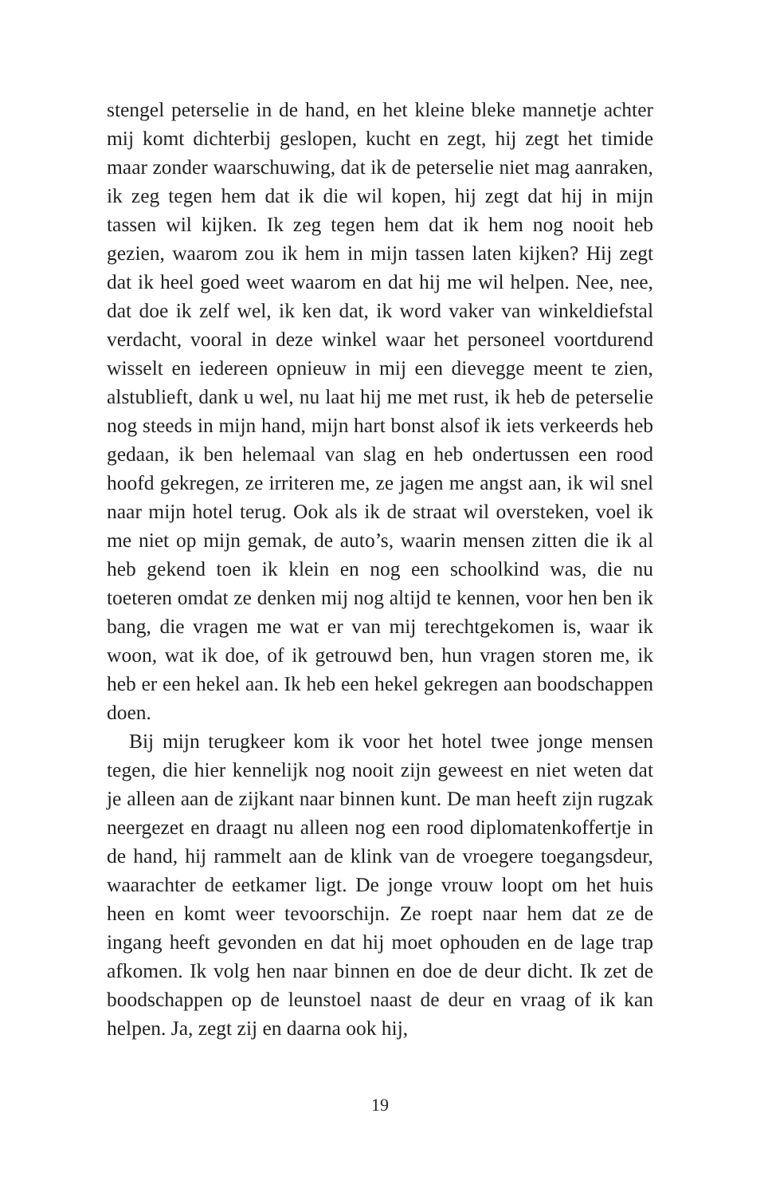stengel peterselie in de hand, en het kleine bleke mannetje achter mij komt dichterbij geslopen, kucht en zegt, hij zegt het timide maar zonder waarschuwing, dat ik de peterselie niet mag aanraken, ik zeg tegen hem dat ik die wil kopen, hij zegt dat hij in mijn tassen wil kijken. Ik zeg tegen hem dat ik hem nog nooit heb gezien, waarom zou ik hem in mijn tassen laten kijken? Hij zegt dat ik heel goed weet waarom en dat hij me wil helpen. Nee, nee, dat doe ik zelf wel, ik ken dat, ik word vaker van winkeldiefstal verdacht, vooral in deze winkel waar het personeel voortdurend wisselt en iedereen opnieuw in mij een dievegge meent te zien, alstublieft, dank u wel, nu laat hij me met rust, ik heb de peterselie nog steeds in mijn hand, mijn hart bonst alsof ik iets verkeerds heb gedaan, ik ben helemaal van slag en heb ondertussen een rood hoofd gekregen, ze irriteren me, ze jagen me angst aan, ik wil snel naar mijn hotel terug. Ook als ik de straat wil oversteken, voel ik me niet op mijn gemak, de auto’s, waarin mensen zitten die ik al heb gekend toen ik klein en nog een schoolkind was, die nu toeteren omdat ze denken mij nog altijd te kennen, voor hen ben ik bang, die vragen me wat er van mij terechtgekomen is, waar ik woon, wat ik doe, of ik getrouwd ben, hun vragen storen me, ik heb er een hekel aan. Ik heb een hekel gekregen aan boodschappen doen.
Bij mijn terugkeer kom ik voor het hotel twee jonge mensen tegen, die hier kennelijk nog nooit zijn geweest en niet weten dat je alleen aan de zijkant naar binnen kunt. De man heeft zijn rugzak neergezet en draagt nu alleen nog een rood diplomatenkoffertje in de hand, hij rammelt aan de klink van de vroegere toegangsdeur, waarachter de eetkamer ligt. De jonge vrouw loopt om het huis heen en komt weer tevoorschijn. Ze roept naar hem dat ze de ingang heeft gevonden en dat hij moet ophouden en de lage trap afkomen. Ik volg hen naar binnen en doe de deur dicht. Ik zet de boodschappen op de leunstoel naast de deur en vraag of ik kan helpen. Ja, zegt zij en daarna ook hij,
19